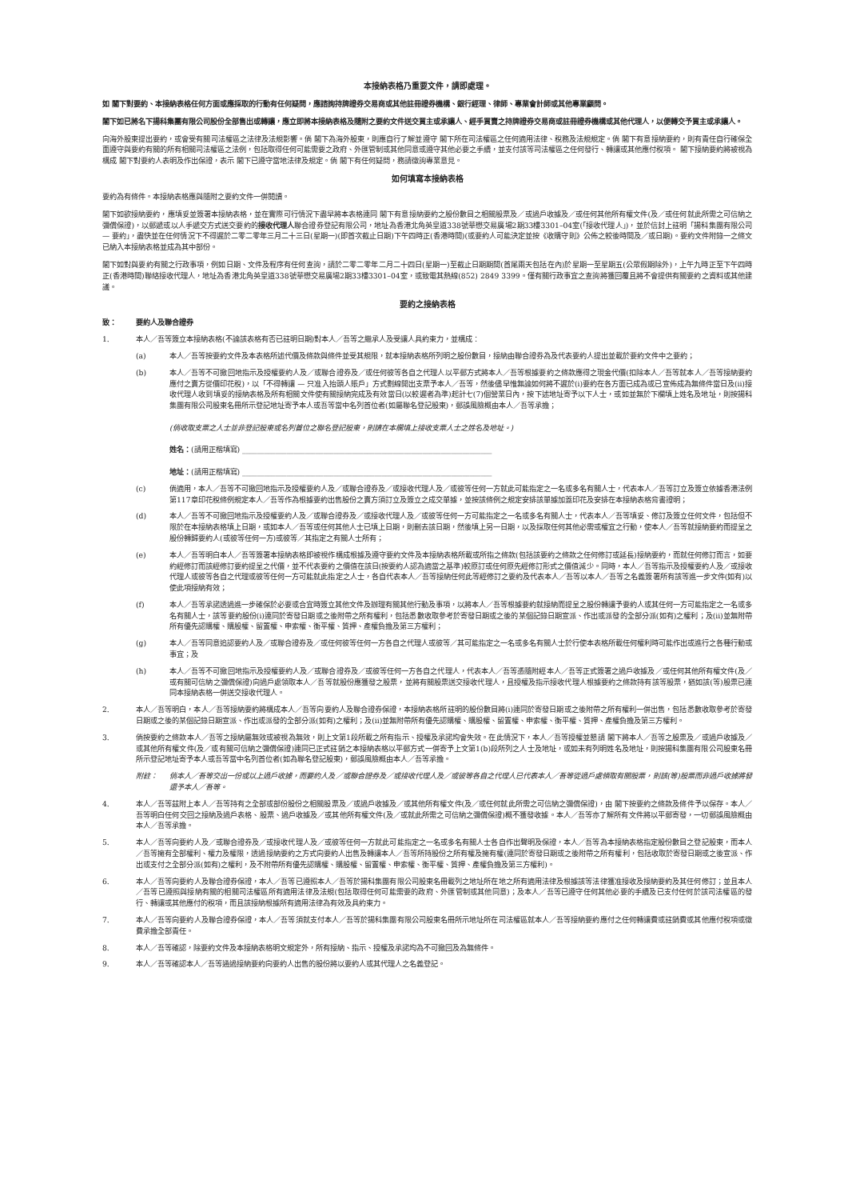本接納表格乃重要文件，請即處理。
如 閣下對要約、本接納表格任何方面或應採取的行動有任何疑問，應諮詢持牌證券交易商或其他註冊證券機構、銀行經理、律師、專業會計師或其他專業顧問。
閣下如已將名下揚科集團有限公司股份全部售出或轉讓，應立即將本接納表格及隨附之要約文件送交買主或承讓人、經手買賣之持牌證券交易商或註冊證券機構或其他代理人，以便轉交予買主或承讓人。
向海外股東提出要約，或會受有關司法權區之法律及法規影響。倘 閣下為海外股東，則應自行了解並遵守 閣下所在司法權區之任何適用法律、稅務及法規規定。倘 閣下有意接納要約，則有責任自行確保全面遵守與要約有關的所有相關司法權區之法例，包括取得任何可能需要之政府、外匯管制或其他同意或遵守其他必要之手續，並支付該等司法權區之任何發行、轉讓或其他應付稅項。 閣下接納要約將被視為構成 閣下對要約人表明及作出保證，表示 閣下已遵守當地法律及規定。倘 閣下有任何疑問，務請徵詢專業意見。
如何填寫本接納表格
要約為有條件。本接納表格應與隨附之要約文件一併閱讀。
閣下如欲接納要約，應填妥並簽署本接納表格，並在實際可行情況下盡早將本表格連同 閣下有意接納要約之股份數目之相關股票及／或過戶收據及／或任何其他所有權文件(及／或任何就此所需之可信納之彌償保證)，以郵遞或以人手遞交方式送交要約的接收代理人聯合證券登記有限公司，地址為香港北角英皇道338號華懋交易廣場2期33樓3301–04室(「接收代理人」)，並於信封上註明「揚科集團有限公司 — 要約」，盡快並在任何情況下不得遲於二零二零年三月二十三日(星期一)(即首次截止日期)下午四時正(香港時間)(或要約人可能決定並按《收購守則》公佈之較後時間及／或日期)。要約文件附錄一之條文已納入本接納表格並成為其中部份。
閣下如對與要約有關之行政事項，例如日期、文件及程序有任何查詢，請於二零二零年二月二十四日(星期一)至截止日期期間(首尾兩天包括在內)於星期一至星期五(公眾假期除外)，上午九時正至下午四時正(香港時間)聯絡接收代理人，地址為香港北角英皇道338號華懋交易廣場2期33樓3301–04室，或致電其熱線(852) 2849 3399。僅有關行政事宜之查詢將獲回覆且將不會提供有關要約之資料或其他建議。
要約之接納表格
致： 要約人及聯合證券
1. 本人／吾等簽立本接納表格(不論該表格有否已註明日期)對本人／吾等之繼承人及受讓人具約束力，並構成：
(a) 本人／吾等按要約文件及本表格所述代價及條款與條件並受其規限，就本接納表格所列明之股份數目，接納由聯合證券為及代表要約人提出並載於要約文件中之要約；
(b) 本人／吾等不可撤回地指示及授權要約人及／或聯合證券及／或任何彼等各自之代理人以平郵方式將本人／吾等根據要約之條款應得之現金代價(扣除本人／吾等就本人／吾等接納要約應付之賣方從價印花稅)，以「不得轉讓 — 只准入抬頭人賬戶」方式劃線開出支票予本人／吾等，然後儘早惟無論如何將不遲於(i)要約在各方面已成為或已宣佈成為無條件當日及(ii)接收代理人收到填妥的接納表格及所有相關文件使有關接納完成及有效當日(以較遲者為準)起計七(7)個營業日內，按下述地址寄予以下人士，或如並無於下欄填上姓名及地址，則按揚科集團有限公司股東名冊所示登記地址寄予本人或吾等當中名列首位者(如屬聯名登記股東)，郵誤風險概由本人／吾等承擔；
(倘收取支票之人士並非登記股東或名列首位之聯名登記股東，則請在本欄填上接收支票人士之姓名及地址。)
姓名：(請用正楷填寫) ____________________________________________________________________
地址：(請用正楷填寫) ____________________________________________________________________
(c) 倘適用，本人／吾等不可撤回地指示及授權要約人及／或聯合證券及／或接收代理人及／或彼等任何一方就此可能指定之一名或多名有關人士，代表本人／吾等訂立及簽立依據香港法例第117章印花稅條例規定本人／吾等作為根據要約出售股份之賣方須訂立及簽立之成交單據，並按該條例之規定安排該單據加蓋印花及安排在本接納表格背書證明；
(d) 本人／吾等不可撤回地指示及授權要約人及／或聯合證券及／或接收代理人及／或彼等任何一方可能指定之一名或多名有關人士，代表本人／吾等填妥、修訂及簽立任何文件，包括但不限於在本接納表格填上日期，或如本人／吾等或任何其他人士已填上日期，則刪去該日期，然後填上另一日期，以及採取任何其他必需或權宜之行動，使本人／吾等就接納要約而提呈之股份轉歸要約人(或彼等任何一方)或彼等／其指定之有關人士所有；
(e) 本人／吾等明白本人／吾等簽署本接納表格即被視作構成根據及遵守要約文件及本接納表格所載或所指之條款(包括該要約之條款之任何修訂或延長)接納要約，而就任何修訂而言，如要約經修訂而該經修訂要約提呈之代價，並不代表要約之價值在該日(按要約人認為適當之基準)較原訂或任何原先經修訂形式之價值減少。同時，本人／吾等指示及授權要約人及／或接收代理人或彼等各自之代理或彼等任何一方可能就此指定之人士，各自代表本人／吾等接納任何此等經修訂之要約及代表本人／吾等以本人／吾等之名義簽署所有該等進一步文件(如有)以使此項接納有效；
(f) 本人／吾等承諾透過進一步確保於必要或合宜時簽立其他文件及辦理有關其他行動及事項，以將本人／吾等根據要約就接納而提呈之股份轉讓予要約人或其任何一方可能指定之一名或多名有關人士，該等要約股份(i)連同於寄發日期或之後附帶之所有權利，包括悉數收取參考於寄發日期或之後的某個記錄日期宣派、作出或派發的全部分派(如有)之權利；及(ii)並無附帶所有優先認購權、購股權、留置權、申索權、衡平權、質押、產權負擔及第三方權利；
(g) 本人／吾等同意追認要約人及／或聯合證券及／或任何彼等任何一方各自之代理人或彼等／其可能指定之一名或多名有關人士於行使本表格所載任何權利時可能作出或進行之各種行動或事宜；及
(h) 本人／吾等不可撤回地指示及授權要約人及／或聯合證券及／或彼等任何一方各自之代理人，代表本人／吾等憑隨附經本人／吾等正式簽署之過戶收據及／或任何其他所有權文件(及／或有關可信納之彌償保證)向過戶處領取本人／吾等就股份應獲發之股票，並將有關股票送交接收代理人，且授權及指示接收代理人根據要約之條款持有該等股票，猶如該(等)股票已連同本接納表格一併送交接收代理人。
2. 本人／吾等明白，本人／吾等接納要約將構成本人／吾等向要約人及聯合證券保證，本接納表格所註明的股份數目將(i)連同於寄發日期或之後附帶之所有權利一併出售，包括悉數收取參考於寄發日期或之後的某個記錄日期宣派、作出或派發的全部分派(如有)之權利；及(ii)並無附帶所有優先認購權、購股權、留置權、申索權、衡平權、質押、產權負擔及第三方權利。
3. 倘按要約之條款本人／吾等之接納屬無效或被視為無效，則上文第1段所載之所有指示、授權及承諾均會失效。在此情況下，本人／吾等授權並懇請 閣下將本人／吾等之股票及／或過戶收據及／或其他所有權文件(及／或有關可信納之彌償保證)連同已正式註銷之本接納表格以平郵方式一併寄予上文第1(b)段所列之人士及地址，或如未有列明姓名及地址，則按揚科集團有限公司股東名冊所示登記地址寄予本人或吾等當中名列首位者(如為聯名登記股東)，郵誤風險概由本人／吾等承擔。
附註： 倘本人／吾等交出一份或以上過戶收據，而要約人及／或聯合證券及／或接收代理人及／或彼等各自之代理人已代表本人／吾等從過戶處領取有關股票，則該(等)股票而非過戶收據將發還予本人／吾等。
4. 本人／吾等茲附上本人／吾等持有之全部或部份股份之相關股票及／或過戶收據及／或其他所有權文件(及／或任何就此所需之可信納之彌償保證)，由 閣下按要約之條款及條件予以保存。本人／吾等明白任何交回之接納及過戶表格、股票、過戶收據及／或其他所有權文件(及／或就此所需之可信納之彌償保證)概不獲發收據。本人／吾等亦了解所有文件將以平郵寄發，一切郵誤風險概由本人／吾等承擔。
5. 本人／吾等向要約人及／或聯合證券及／或接收代理人及／或彼等任何一方就此可能指定之一名或多名有關人士各自作出聲明及保證，本人／吾等為本接納表格指定股份數目之登記股東，而本人／吾等擁有全部權利、權力及權限，透過接納要約之方式向要約人出售及轉讓本人／吾等所持股份之所有權及擁有權(連同於寄發日期或之後附帶之所有權利，包括收取於寄發日期或之後宣派、作出或支付之全部分派(如有)之權利，及不附帶所有優先認購權、購股權、留置權、申索權、衡平權、質押、產權負擔及第三方權利)。
6. 本人／吾等向要約人及聯合證券保證，本人／吾等已遵照本人／吾等於揚科集團有限公司股東名冊載列之地址所在地之所有適用法律及根據該等法律獲准接收及接納要約及其任何修訂；並且本人／吾等已遵照與接納有關的相關司法權區所有適用法律及法規(包括取得任何可能需要的政府、外匯管制或其他同意)；及本人／吾等已遵守任何其他必要的手續及已支付任何於該司法權區的發行、轉讓或其他應付的稅項，而且該接納根據所有適用法律為有效及具約束力。
7. 本人／吾等向要約人及聯合證券保證，本人／吾等須就支付本人／吾等於揚科集團有限公司股東名冊所示地址所在司法權區就本人／吾等接納要約應付之任何轉讓費或註銷費或其他應付稅項或徵費承擔全部責任。
8. 本人／吾等確認，除要約文件及本接納表格明文規定外，所有接納、指示、授權及承諾均為不可撤回及為無條件。
9. 本人／吾等確認本人／吾等通過接納要約向要約人出售的股份將以要約人或其代理人之名義登記。